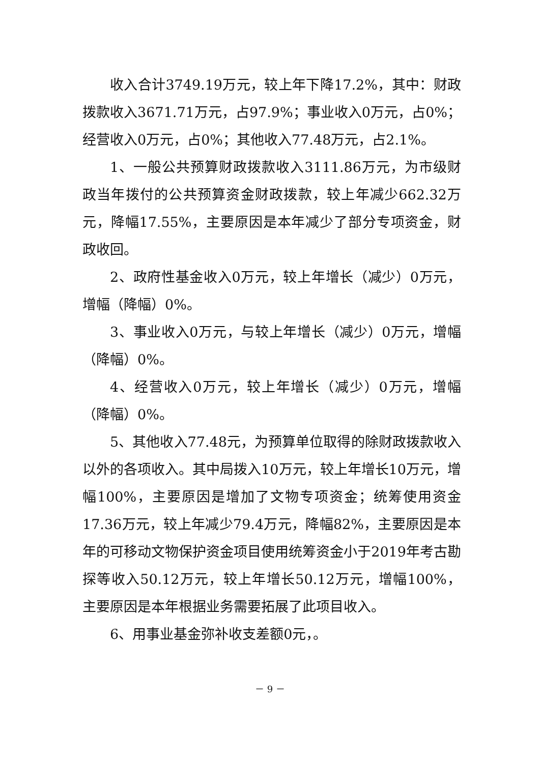收入合计3749.19万元，较上年下降17.2%，其中：财政拨款收入3671.71万元，占97.9%；事业收入0万元，占0%；经营收入0万元，占0%；其他收入77.48万元，占2.1%。
1、一般公共预算财政拨款收入3111.86万元，为市级财政当年拨付的公共预算资金财政拨款，较上年减少662.32万元，降幅17.55%，主要原因是本年减少了部分专项资金，财政收回。
2、政府性基金收入0万元，较上年增长（减少）0万元，增幅（降幅）0%。
3、事业收入0万元，与较上年增长（减少）0万元，增幅（降幅）0%。
4、经营收入0万元，较上年增长（减少）0万元，增幅（降幅）0%。
5、其他收入77.48元，为预算单位取得的除财政拨款收入以外的各项收入。其中局拨入10万元，较上年增长10万元，增幅100%，主要原因是增加了文物专项资金；统筹使用资金17.36万元，较上年减少79.4万元，降幅82%，主要原因是本年的可移动文物保护资金项目使用统筹资金小于2019年考古勘探等收入50.12万元，较上年增长50.12万元，增幅100%，主要原因是本年根据业务需要拓展了此项目收入。
6、用事业基金弥补收支差额0元，。
－ 9 －